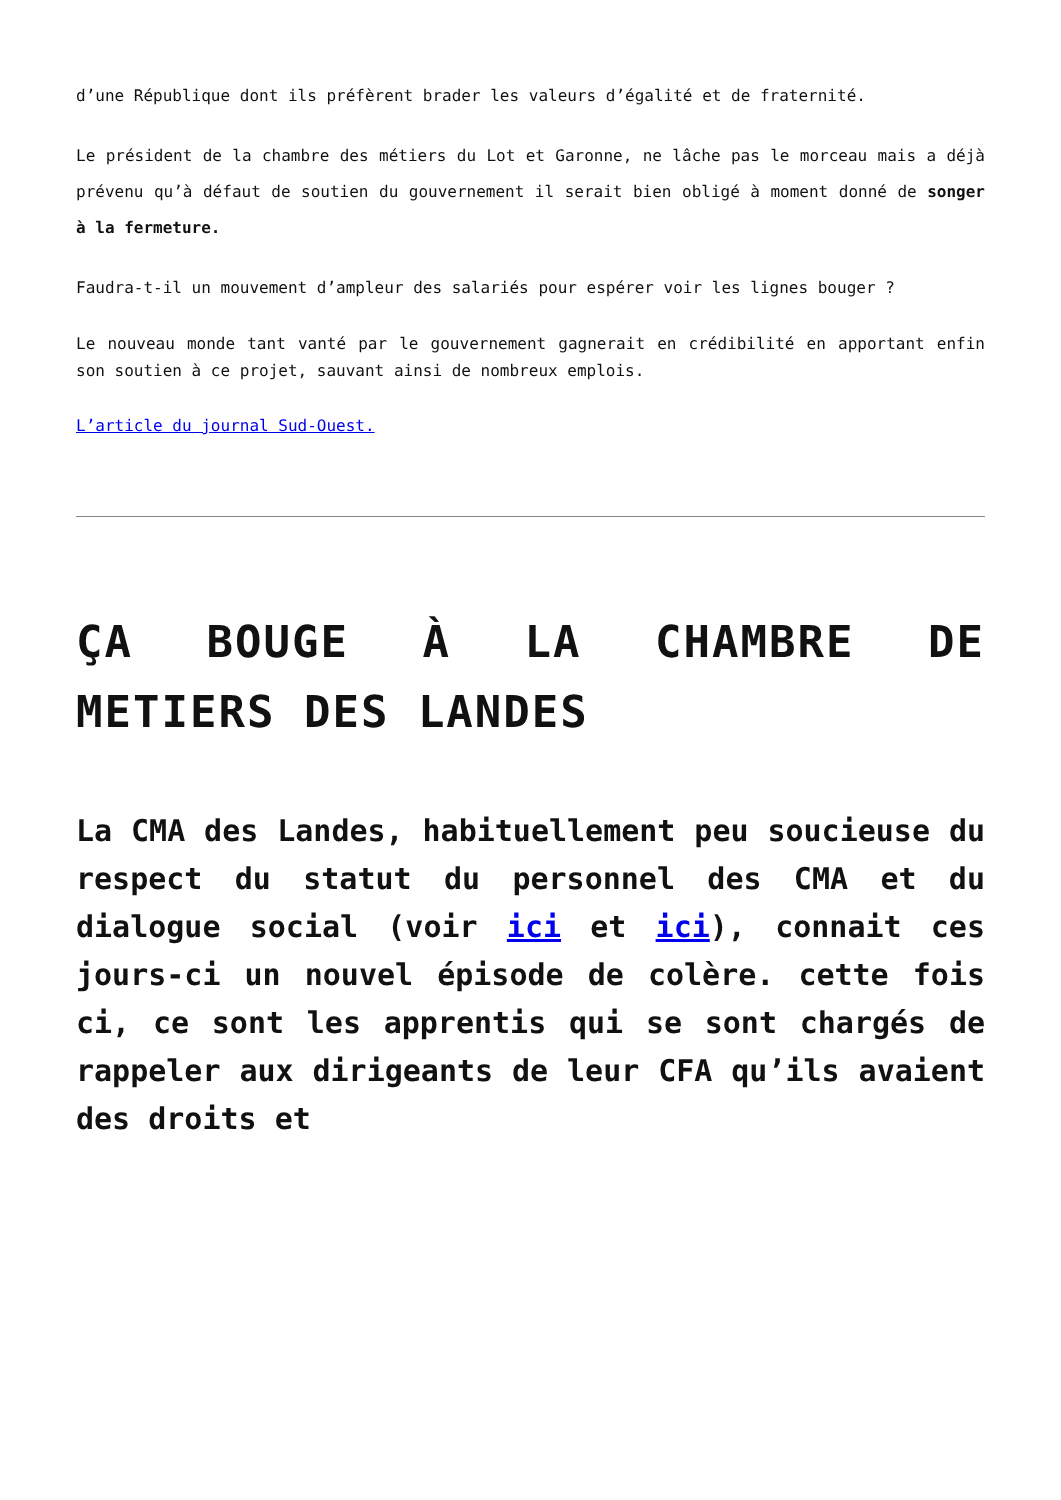d’une République dont ils préfèrent brader les valeurs d’égalité et de fraternité.
Le président de la chambre des métiers du Lot et Garonne, ne lâche pas le morceau mais a déjà prévenu qu’à défaut de soutien du gouvernement il serait bien obligé à moment donné de songer à la fermeture.
Faudra-t-il un mouvement d’ampleur des salariés pour espérer voir les lignes bouger ?
Le nouveau monde tant vanté par le gouvernement gagnerait en crédibilité en apportant enfin son soutien à ce projet, sauvant ainsi de nombreux emplois.
L’article du journal Sud-Ouest.
ÇA BOUGE À LA CHAMBRE DE METIERS DES LANDES
La CMA des Landes, habituellement peu soucieuse du respect du statut du personnel des CMA et du dialogue social (voir ici et ici), connait ces jours-ci un nouvel épisode de colère. cette fois ci, ce sont les apprentis qui se sont chargés de rappeler aux dirigeants de leur CFA qu’ils avaient des droits et